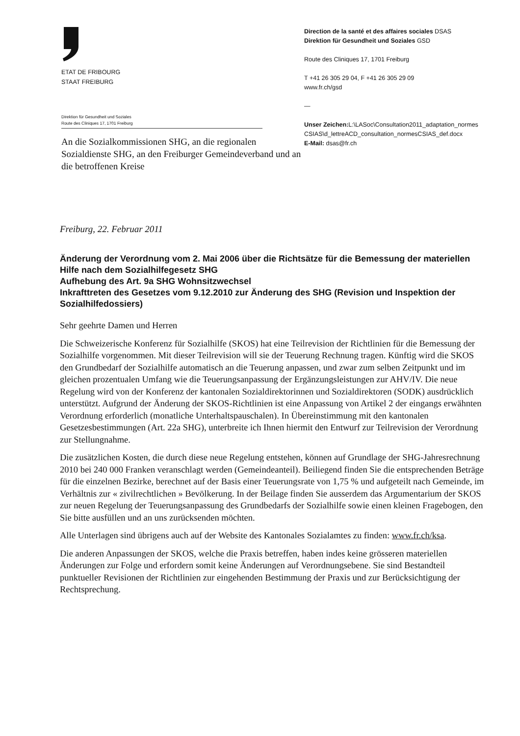ETAT DE FRIBOURG
STAAT FREIBURG
Direktion für Gesundheit und Soziales
Route des Cliniques 17, 1701 Freiburg
An die Sozialkommissionen SHG, an die regionalen Sozialdienste SHG, an den Freiburger Gemeindeverband und an die betroffenen Kreise
Direction de la santé et des affaires sociales DSAS
Direktion für Gesundheit und Soziales GSD
Route des Cliniques 17, 1701 Freiburg
T +41 26 305 29 04, F +41 26 305 29 09
www.fr.ch/gsd
—
Unser Zeichen: L:\LASoc\Consultation2011_adaptation_normes CSIAS\d_lettreACD_consultation_normesCSIAS_def.docx
E-Mail: dsas@fr.ch
Freiburg, 22. Februar 2011
Änderung der Verordnung vom 2. Mai 2006 über die Richtsätze für die Bemessung der materiellen Hilfe nach dem Sozialhilfegesetz SHG
Aufhebung des Art. 9a SHG Wohnsitzwechsel
Inkrafttreten des Gesetzes vom 9.12.2010 zur Änderung des SHG (Revision und Inspektion der Sozialhilfedossiers)
Sehr geehrte Damen und Herren
Die Schweizerische Konferenz für Sozialhilfe (SKOS) hat eine Teilrevision der Richtlinien für die Bemessung der Sozialhilfe vorgenommen. Mit dieser Teilrevision will sie der Teuerung Rechnung tragen. Künftig wird die SKOS den Grundbedarf der Sozialhilfe automatisch an die Teuerung anpassen, und zwar zum selben Zeitpunkt und im gleichen prozentualen Umfang wie die Teuerungsanpassung der Ergänzungsleistungen zur AHV/IV. Die neue Regelung wird von der Konferenz der kantonalen Sozialdirektorinnen und Sozialdirektoren (SODK) ausdrücklich unterstützt. Aufgrund der Änderung der SKOS-Richtlinien ist eine Anpassung von Artikel 2 der eingangs erwähnten Verordnung erforderlich (monatliche Unterhaltspauschalen). In Übereinstimmung mit den kantonalen Gesetzesbestimmungen (Art. 22a SHG), unterbreite ich Ihnen hiermit den Entwurf zur Teilrevision der Verordnung zur Stellungnahme.
Die zusätzlichen Kosten, die durch diese neue Regelung entstehen, können auf Grundlage der SHG-Jahresrechnung 2010 bei 240 000 Franken veranschlagt werden (Gemeindeanteil). Beiliegend finden Sie die entsprechenden Beträge für die einzelnen Bezirke, berechnet auf der Basis einer Teuerungsrate von 1,75 % und aufgeteilt nach Gemeinde, im Verhältnis zur « zivilrechtlichen » Bevölkerung. In der Beilage finden Sie ausserdem das Argumentarium der SKOS zur neuen Regelung der Teuerungsanpassung des Grundbedarfs der Sozialhilfe sowie einen kleinen Fragebogen, den Sie bitte ausfüllen und an uns zurücksenden möchten.
Alle Unterlagen sind übrigens auch auf der Website des Kantonales Sozialamtes zu finden: www.fr.ch/ksa.
Die anderen Anpassungen der SKOS, welche die Praxis betreffen, haben indes keine grösseren materiellen Änderungen zur Folge und erfordern somit keine Änderungen auf Verordnungsebene. Sie sind Bestandteil punktueller Revisionen der Richtlinien zur eingehenden Bestimmung der Praxis und zur Berücksichtigung der Rechtsprechung.